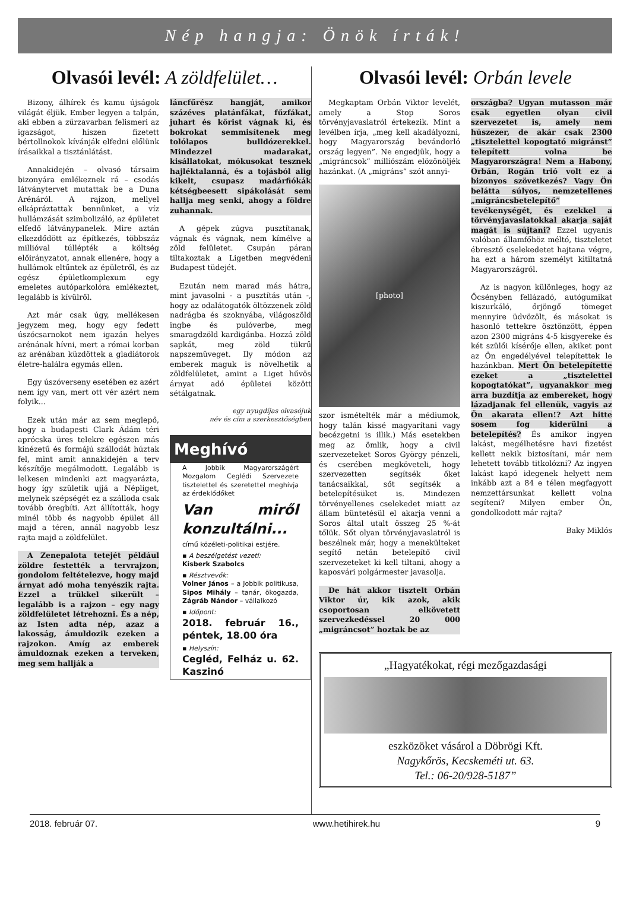Nép hangja: Önök írták!
Olvasói levél: A zöldfelület…
Bizony, álhírek és kamu újságok világát éljük. Ember legyen a talpán, aki ebben a zűrzavarban felismeri az igazságot, hiszen fizetett bértollnokok kívánják elfedni előlünk írásaikkal a tisztánlátást.
Annakidején – olvasó társaim bizonyára emlékeznek rá – csodás látványtervet mutattak be a Duna Arénáról. A rajzon, mellyel elkápráztattak bennünket, a víz hullámzását szimbolizáló, az épületet elfedő látványpanelek. Mire aztán elkezdődött az építkezés, többszáz millióval túllépték a költség előirányzatot, annak ellenére, hogy a hullámok eltűntek az épületről, és az egész épületkomplexum egy emeletes autóparkolóra emlékeztet, legalább is kívülről.
Azt már csak úgy, mellékesen jegyzem meg, hogy egy fedett úszócsarnokot nem igazán helyes arénának hívni, mert a római korban az arénában küzdöttek a gladiátorok életre-halálra egymás ellen.
Egy úszóverseny esetében ez azért nem így van, mert ott vér azért nem folyik...
Ezek után már az sem meglepő, hogy a budapesti Clark Ádám téri aprócska üres telekre egészen más kinézetű és formájú szállodát húztak fel, mint amit annakidején a terv készítője megálmodott. Legalább is lelkesen mindenki azt magyarázta, hogy így születik ujjá a Népliget, melynek szépségét ez a szálloda csak tovább öregbíti. Azt állították, hogy minél több és nagyobb épület áll majd a téren, annál nagyobb lesz rajta majd a zöldfelület.
A Zenepalota tetejét például zöldre festették a tervrajzon, gondolom feltételezve, hogy majd árnyat adó moha tenyészik rajta. Ezzel a trükkel sikerült – legalább is a rajzon – egy nagy zöldfelületet létrehozni. És a nép, az Isten adta nép, azaz a lakosság, ámuldozik ezeken a rajzokon. Amíg az emberek ámuldoznak ezeken a terveken, meg sem hallják a
láncfűrész hangját, amikor százéves platánfákat, fűzfákat, juhart és kőrist vágnak ki, és bokrokat semmisítenek meg tolólapos bulldózerekkel. Mindezzel madarakat, kisállatokat, mókusokat tesznek hajléktalanná, és a tojásból alig kikelt, csupasz madárfiókák kétségbeesett sipákolását sem hallja meg senki, ahogy a földre zuhannak.
A gépek zúgva pusztítanak, vágnak és vágnak, nem kímélve a zöld felületet. Csupán páran tiltakoztak a Ligetben megvédeni Budapest tüdejét.
Ezután nem marad más hátra, mint javasolni - a pusztítás után -, hogy az odalátogatók öltözzenek zöld nadrágba és szoknyába, világoszöld ingbe és pulóverbe, meg smaragdzöld kardigánba. Hozzá zöld sapkát, meg zöld tükrű napszemüveget. Ily módon az emberek maguk is növelhetik a zöldfelületet, amint a Liget hűvös árnyat adó épületei között sétálgatnak.
egy nyugdíjas olvasójuk
név és cím a szerkesztőségben
Meghívó
A Jobbik Magyarországért Mozgalom Ceglédi Szervezete tisztelettel és szeretettel meghívja az érdeklődőket
Van miről konzultálni...
című közéleti-politikai estjére.
▪ A beszélgetést vezeti:
Kisberk Szabolcs
▪ Résztvevők:
Volner János – a Jobbik politikusa, Sipos Mihály – tanár, ökogazda, Zágráb Nándor – vállalkozó
▪ Időpont:
2018. február 16., péntek, 18.00 óra
▪ Helyszín:
Cegléd, Felház u. 62. Kaszinó
Olvasói levél: Orbán levele
Megkaptam Orbán Viktor levelét, amely a Stop Soros törvényjavaslatról értekezik. Mint a levélben írja, „meg kell akadályozni, hogy Magyarország bevándorló ország legyen”. Ne engedjük, hogy a „migráncsok” milliószám elözönöljék hazánkat. (A „migráns” szót annyi-
[photo]
szor ismételték már a médiumok, hogy talán kissé magyarítani vagy becézgetni is illik.) Más esetekben meg az ömlik, hogy a civil szervezeteket Soros György pénzeli, és cserében megköveteli, hogy szervezetten segítsék őket tanácsaikkal, sőt segítsék a betelepítésüket is. Mindezen törvényellenes cselekedet miatt az állam büntetésül el akarja venni a Soros által utalt összeg 25 %-át tőlük. Sőt olyan törvényjavaslatról is beszélnek már, hogy a menekülteket segítő netán betelepítő civil szervezeteket ki kell tiltani, ahogy a kaposvári polgármester javasolja.
De hát akkor tisztelt Orbán Viktor úr, kik azok, akik csoportosan elkövetett szervezkedéssel 20 000 „migráncsot” hoztak be az
országba? Ugyan mutasson már csak egyetlen olyan civil szervezetet is, amely nem húszezer, de akár csak 2300 „tisztelettel kopogtató migránst” telepített volna be Magyarországra! Nem a Habony, Orbán, Rogán trió volt ez a bizonyos szövetkezés? Vagy Ön belátta súlyos, nemzetellenes „migráncsbetelepítő” tevékenységét, és ezekkel a törvényjavaslatokkal akarja saját magát is sújtani? Ezzel ugyanis valóban államfőhöz méltó, tiszteletet ébresztő cselekedetet hajtana végre, ha ezt a három személyt kitiltatná Magyarországról.
Az is nagyon különleges, hogy az Őcsényben fellázadó, autógumikat kiszurkáló, őrjöngő tömeget mennyire üdvözölt, és másokat is hasonló tettekre ösztönzött, éppen azon 2300 migráns 4-5 kisgyereke és két szülői kísérője ellen, akiket pont az Ön engedélyével telepítettek le hazánkban. Mert Ön betelepítette ezeket a „tisztelettel kopogtatókat”, ugyanakkor meg arra buzdítja az embereket, hogy lázadjanak fel ellenük, vagyis az Ön akarata ellen!? Azt hitte sosem fog kiderülni a betelepítés? És amikor ingyen lakást, megélhetésre havi fizetést kellett nekik biztosítani, már nem lehetett tovább titkolózni? Az ingyen lakást kapó idegenek helyett nem inkább azt a 84 e télen megfagyott nemzettársunkat kellett volna segíteni? Milyen ember Ön, gondolkodott már rajta?
Baky Miklós
„Hagyatékokat, régi mezőgazdasági
eszközöket vásárol a Döbrögi Kft.
Nagykőrös, Kecskeméti ut. 63.
Tel.: 06-20/928-5187”
2018. február 07. www.hetihirek.hu 9